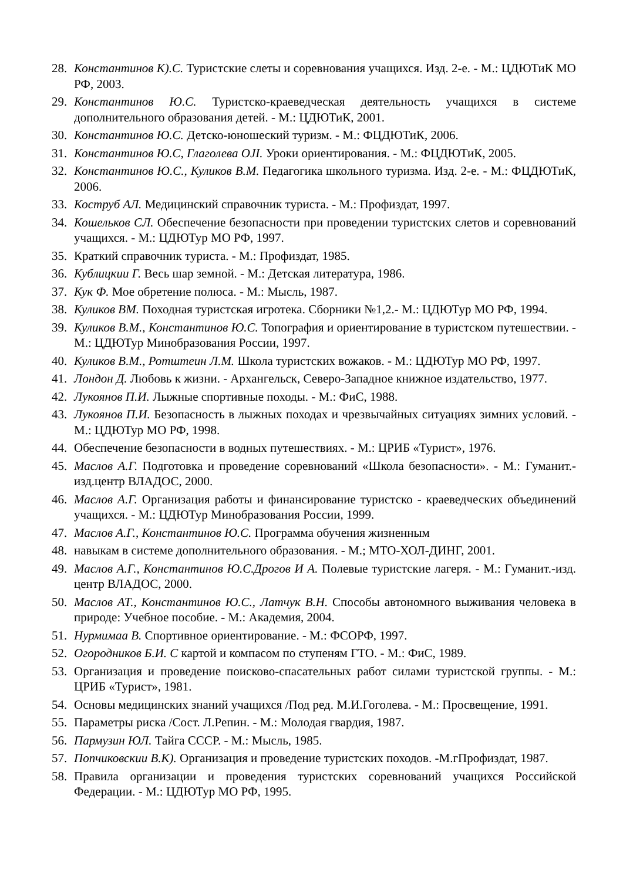28. Константинов К).С. Туристские слеты и соревнования учащихся. Изд. 2-е. - М.: ЦДЮТиК МО РФ, 2003.
29. Константинов Ю.С. Туристско-краеведческая деятельность учащихся в системе дополнительного образования детей. - М.: ЦДЮТиК, 2001.
30. Константинов Ю.С. Детско-юношеский туризм. - М.: ФЦДЮТиК, 2006.
31. Константинов Ю.С, Глаголева OJI. Уроки ориентирования. - М.: ФЦДЮТиК, 2005.
32. Константинов Ю.С., Куликов В.М. Педагогика школьного туризма. Изд. 2-е. - М.: ФЦДЮТиК, 2006.
33. Коструб АЛ. Медицинский справочник туриста. - М.: Профиздат, 1997.
34. Кошельков СЛ. Обеспечение безопасности при проведении туристских слетов и соревнований учащихся. - М.: ЦДЮТур МО РФ, 1997.
35. Краткий справочник туриста. - М.: Профиздат, 1985.
36. Кублицкии Г. Весь шар земной. - М.: Детская литература, 1986.
37. Кук Ф. Мое обретение полюса. - М.: Мысль, 1987.
38. Куликов ВМ. Походная туристская игротека. Сборники №1,2.- М.: ЦДЮТур МО РФ, 1994.
39. Куликов В.М., Константинов Ю.С. Топография и ориентирование в туристском путешествии. - М.: ЦДЮТур Минобразования России, 1997.
40. Куликов В.М., Ротштеин Л.М. Школа туристских вожаков. - М.: ЦДЮТур МО РФ, 1997.
41. Лондон Д. Любовь к жизни. - Архангельск, Северо-Западное книжное издательство, 1977.
42. Лукоянов П.И. Лыжные спортивные походы. - М.: ФиС, 1988.
43. Лукоянов П.И. Безопасность в лыжных походах и чрезвычайных ситуациях зимних условий. - М.: ЦДЮТур МО РФ, 1998.
44. Обеспечение безопасности в водных путешествиях. - М.: ЦРИБ «Турист», 1976.
45. Маслов А.Г. Подготовка и проведение соревнований «Школа безопасности». - М.: Гуманит.-изд.центр ВЛАДОС, 2000.
46. Маслов А.Г. Организация работы и финансирование туристско - краеведческих объединений учащихся. - М.: ЦДЮТур Минобразования России, 1999.
47. Маслов А.Г., Константинов Ю.С. Программа обучения жизненным
48. навыкам в системе дополнительного образования. - М.; МТО-ХОЛ-ДИНГ, 2001.
49. Маслов А.Г., Константинов Ю.С.Дрогов И А. Полевые туристские лагеря. - М.: Гуманит.-изд. центр ВЛАДОС, 2000.
50. Маслов АТ., Константинов Ю.С., Латчук В.Н. Способы автономного выживания человека в природе: Учебное пособие. - М.: Академия, 2004.
51. Нурмимаа В. Спортивное ориентирование. - М.: ФСОРФ, 1997.
52. Огородников Б.И. С картой и компасом по ступеням ГТО. - М.: ФиС, 1989.
53. Организация и проведение поисково-спасательных работ силами туристской группы. - М.: ЦРИБ «Турист», 1981.
54. Основы медицинских знаний учащихся /Под ред. М.И.Гоголева. - М.: Просвещение, 1991.
55. Параметры риска /Сост. Л.Репин. - М.: Молодая гвардия, 1987.
56. Пармузин ЮЛ. Тайга СССР. - М.: Мысль, 1985.
57. Попчиковскии В.К). Организация и проведение туристских походов. -М.гПрофиздат, 1987.
58. Правила организации и проведения туристских соревнований учащихся Российской Федерации. - М.: ЦДЮТур МО РФ, 1995.